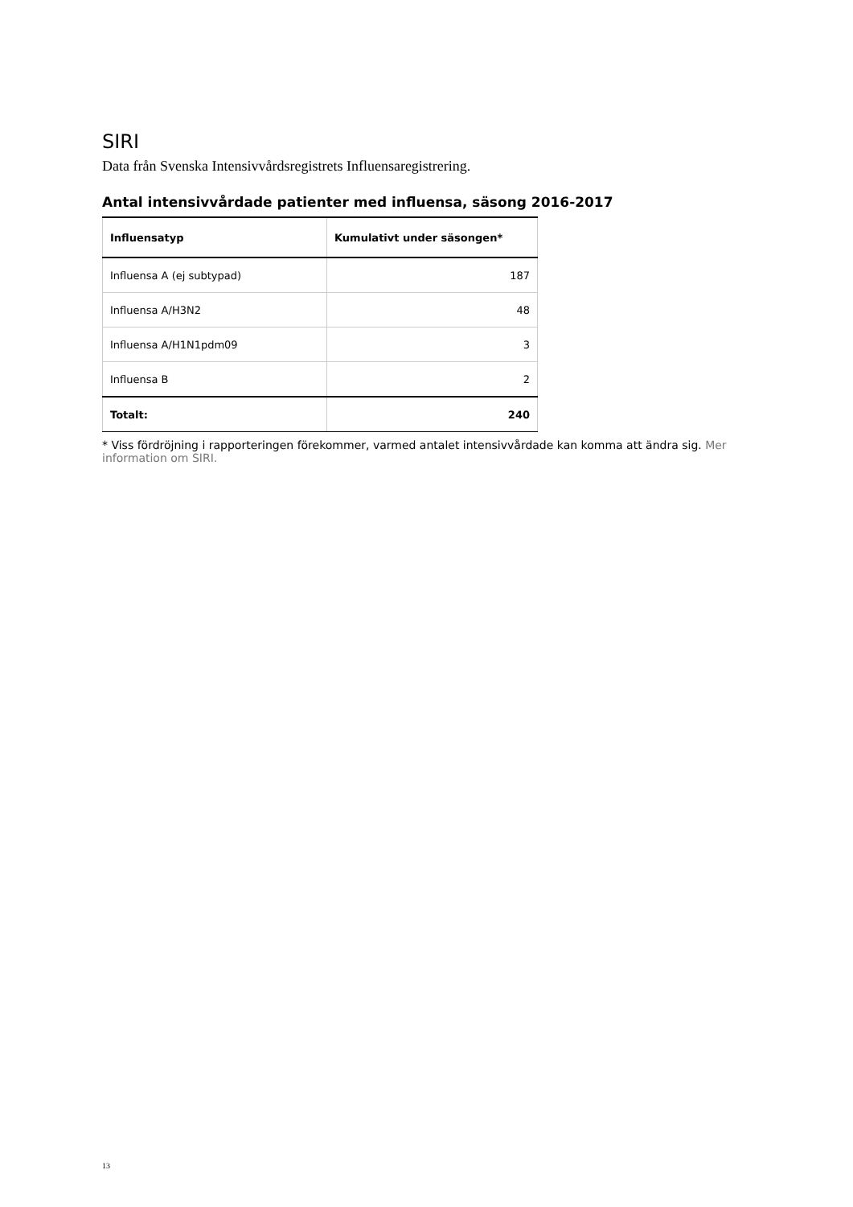SIRI
Data från Svenska Intensivvårdsregistrets Influensaregistrering.
Antal intensivvårdade patienter med influensa, säsong 2016-2017
| Influensatyp | Kumulativt under säsongen* |
| --- | --- |
| Influensa A (ej subtypad) | 187 |
| Influensa A/H3N2 | 48 |
| Influensa A/H1N1pdm09 | 3 |
| Influensa B | 2 |
| Totalt: | 240 |
* Viss fördröjning i rapporteringen förekommer, varmed antalet intensivvårdade kan komma att ändra sig. Mer information om SIRI.
13